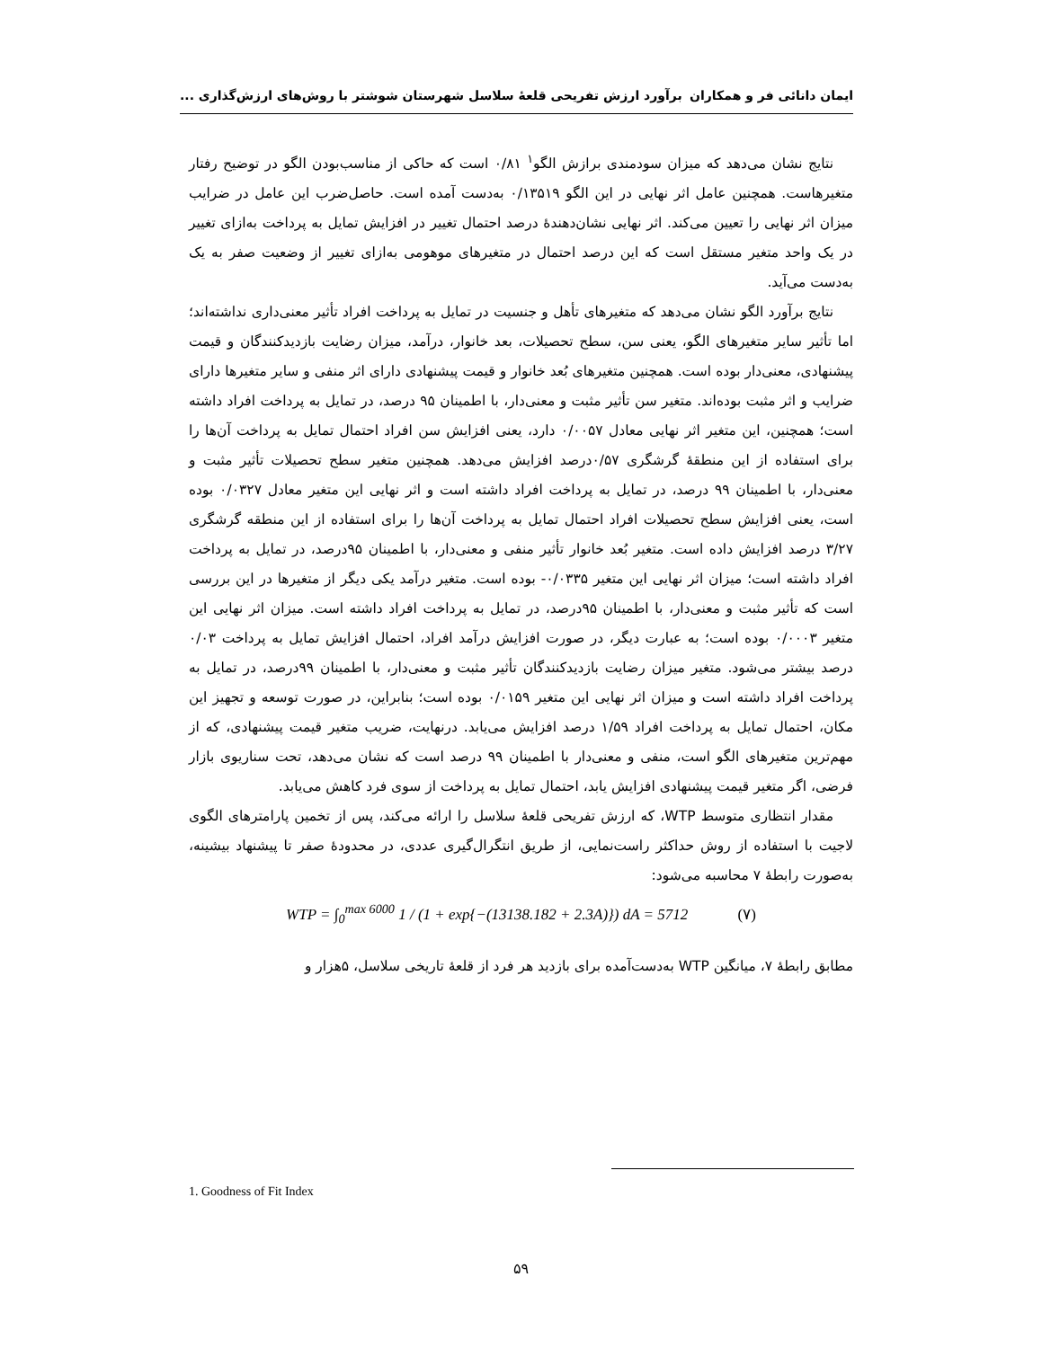ایمان دانائی فر و همکاران برآورد ارزش تفریحی قلعهٔ سلاسل شهرستان شوشتر با روش‌های ارزش‌گذاری ...
نتایج نشان می‌دهد که میزان سودمندی برازش الگو<sup>۱</sup> ۰/۸۱ است که حاکی از مناسب‌بودن الگو در توضیح رفتار متغیرها‌ست. همچنین عامل اثر نهایی در این الگو ۰/۱۳۵۱۹ به‌دست آمده است. حاصل‌ضرب این عامل در ضرایب میزان اثر نهایی را تعیین می‌کند. اثر نهایی نشان‌دهندهٔ درصد احتمال تغییر در افزایش تمایل به پرداخت به‌ازای تغییر در یک واحد متغیر مستقل است که این درصد احتمال در متغیرهای موهومی به‌ازای تغییر از وضعیت صفر به یک به‌دست می‌آید.
نتایج برآورد الگو نشان می‌دهد که متغیرهای تأهل و جنسیت در تمایل به پرداخت افراد تأثیر معنی‌داری نداشته‌اند؛ اما تأثیر سایر متغیرهای الگو، یعنی سن، سطح تحصیلات، بعد خانوار، درآمد، میزان رضایت بازدیدکنندگان و قیمت پیشنهادی، معنی‌دار بوده است. همچنین متغیرهای بُعد خانوار و قیمت پیشنهادی دارای اثر منفی و سایر متغیرها دارای ضرایب و اثر مثبت بوده‌اند. متغیر سن تأثیر مثبت و معنی‌دار، با اطمینان ۹۵ درصد، در تمایل به پرداخت افراد داشته است؛ همچنین، این متغیر اثر نهایی معادل ۰/۰۰۵۷ دارد، یعنی افزایش سن افراد احتمال تمایل به پرداخت آن‌ها را برای استفاده از این منطقهٔ گرشگری ۰/۵۷درصد افزایش می‌دهد. همچنین متغیر سطح تحصیلات تأثیر مثبت و معنی‌دار، با اطمینان ۹۹ درصد، در تمایل به پرداخت افراد داشته است و اثر نهایی این متغیر معادل ۰/۰۳۲۷ بوده است، یعنی افزایش سطح تحصیلات افراد احتمال تمایل به پرداخت آن‌ها را برای استفاده از این منطقه گرشگری ۳/۲۷ درصد افزایش داده است. متغیر بُعد خانوار تأثیر منفی و معنی‌دار، با اطمینان ۹۵درصد، در تمایل به پرداخت افراد داشته است؛ میزان اثر نهایی این متغیر ۰/۰۳۳۵- بوده است. متغیر درآمد یکی دیگر از متغیرها در این بررسی است که تأثیر مثبت و معنی‌دار، با اطمینان ۹۵درصد، در تمایل به پرداخت افراد داشته است. میزان اثر نهایی این متغیر ۰/۰۰۰۳ بوده است؛ به عبارت دیگر، در صورت افزایش درآمد افراد، احتمال افزایش تمایل به پرداخت ۰/۰۳ درصد بیشتر می‌شود. متغیر میزان رضایت بازدیدکنندگان تأثیر مثبت و معنی‌دار، با اطمینان ۹۹درصد، در تمایل به پرداخت افراد داشته است و میزان اثر نهایی این متغیر ۰/۰۱۵۹ بوده است؛ بنابراین، در صورت توسعه و تجهیز این مکان، احتمال تمایل به پرداخت افراد ۱/۵۹ درصد افزایش می‌یابد. درنهایت، ضریب متغیر قیمت پیشنهادی، که از مهم‌ترین متغیرهای الگو است، منفی و معنی‌دار با اطمینان ۹۹ درصد است که نشان می‌دهد، تحت سناریوی بازار فرضی، اگر متغیر قیمت پیشنهادی افزایش یابد، احتمال تمایل به پرداخت از سوی فرد کاهش می‌یابد.
مقدار انتظاری متوسط WTP، که ارزش تفریحی قلعهٔ سلاسل را ارائه می‌کند، پس از تخمین پارامترهای الگوی لاجیت با استفاده از روش حداکثر راست‌نمایی، از طریق انتگرال‌گیری عددی، در محدودهٔ صفر تا پیشنهاد بیشینه، به‌صورت رابطهٔ ۷ محاسبه می‌شود:
WTP = ∫<sub>0</sub><sup>max 6000</sup> 1 / (1 + exp{−(13138.182 + 2.3A)}) dA = 5712 (۷)
مطابق رابطهٔ ۷، میانگین WTP به‌دست‌آمده برای بازدید هر فرد از قلعهٔ تاریخی سلاسل، ۵هزار و
1. Goodness of Fit Index
۵۹